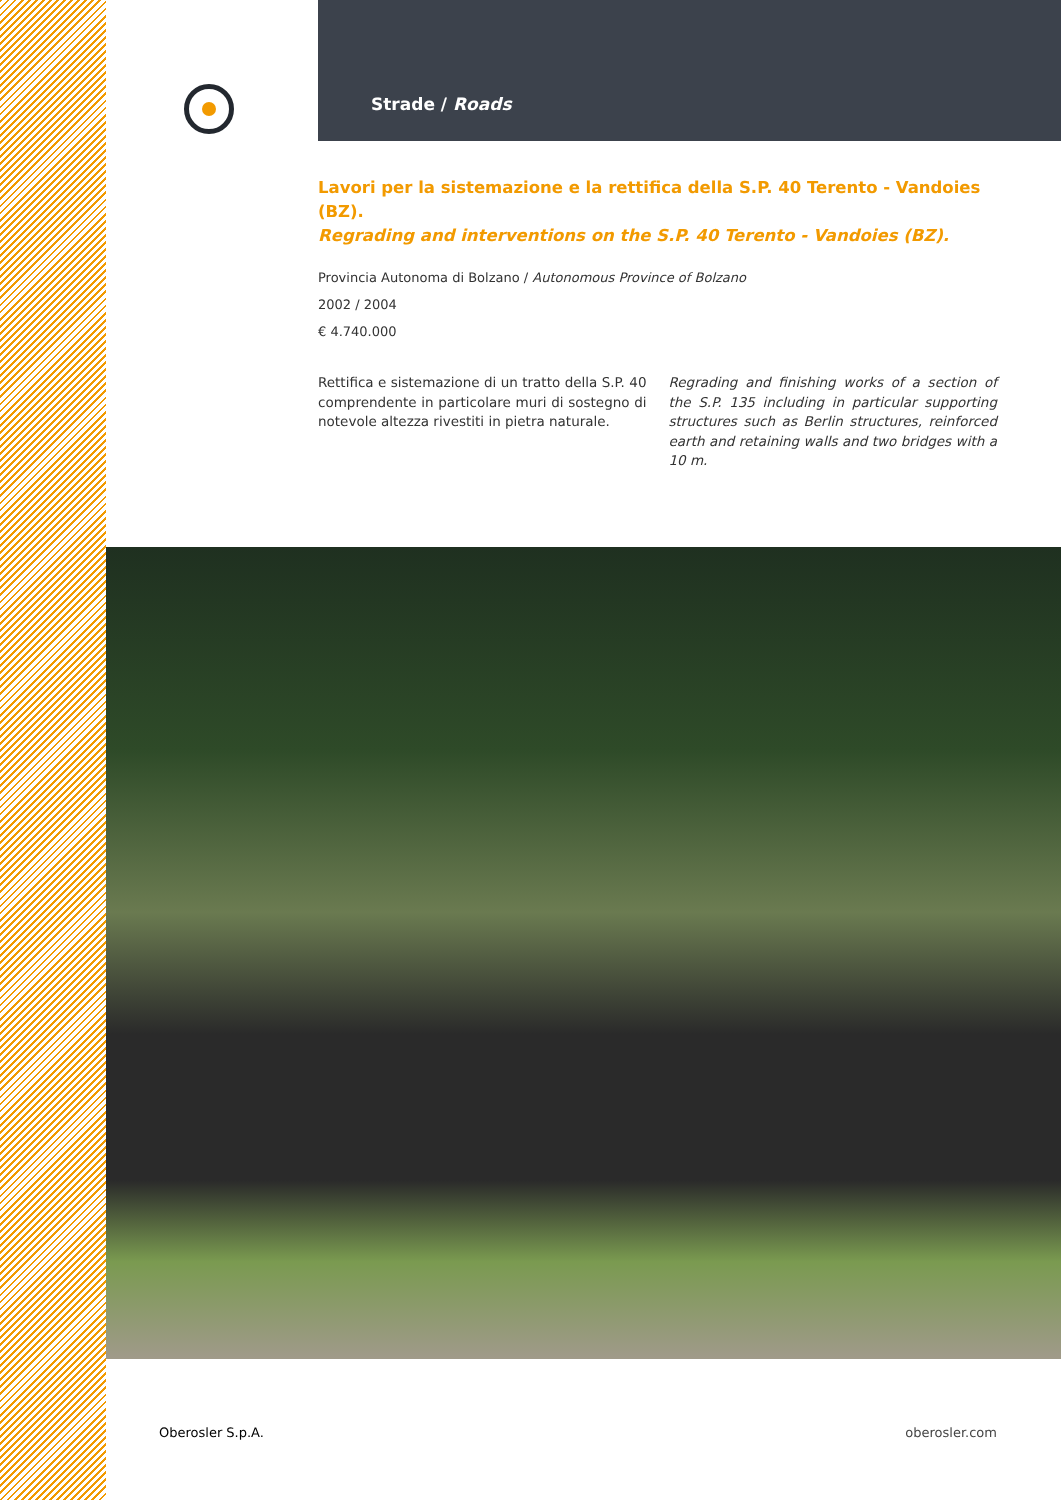Strade / Roads
Lavori per la sistemazione e la rettifica della S.P. 40 Terento - Vandoies (BZ).
Regrading and interventions on the S.P. 40 Terento - Vandoies (BZ).
Provincia Autonoma di Bolzano / Autonomous Province of Bolzano
2002 / 2004
€ 4.740.000
Rettifica e sistemazione di un tratto della S.P. 40 comprendente in particolare muri di sostegno di notevole altezza rivestiti in pietra naturale.
Regrading and finishing works of a section of the S.P. 135 including in particular supporting structures such as Berlin structures, reinforced earth and retaining walls and two bridges with a 10 m.
Oberosler S.p.A. oberosler.com